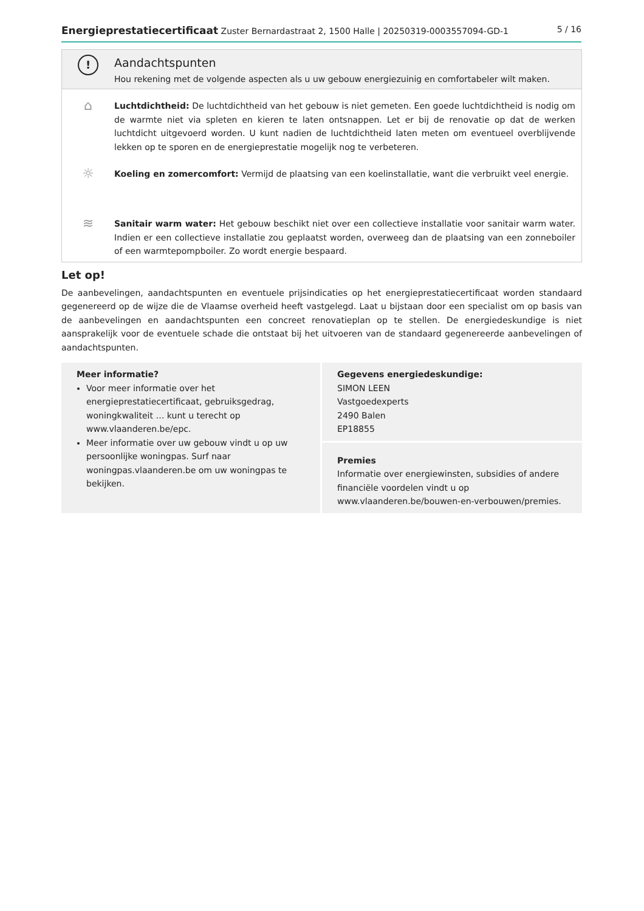Energieprestatiecertificaat Zuster Bernardastraat 2, 1500 Halle | 20250319-0003557094-GD-1 5 / 16
!
Aandachtspunten
Hou rekening met de volgende aspecten als u uw gebouw energiezuinig en comfortabeler wilt maken.
⌂
Luchtdichtheid: De luchtdichtheid van het gebouw is niet gemeten. Een goede luchtdichtheid is nodig om de warmte niet via spleten en kieren te laten ontsnappen. Let er bij de renovatie op dat de werken luchtdicht uitgevoerd worden. U kunt nadien de luchtdichtheid laten meten om eventueel overblijvende lekken op te sporen en de energieprestatie mogelijk nog te verbeteren.
☼
Koeling en zomercomfort: Vermijd de plaatsing van een koelinstallatie, want die verbruikt veel energie.
≋
Sanitair warm water: Het gebouw beschikt niet over een collectieve installatie voor sanitair warm water. Indien er een collectieve installatie zou geplaatst worden, overweeg dan de plaatsing van een zonneboiler of een warmtepompboiler. Zo wordt energie bespaard.
Let op!
De aanbevelingen, aandachtspunten en eventuele prijsindicaties op het energieprestatiecertificaat worden standaard gegenereerd op de wijze die de Vlaamse overheid heeft vastgelegd. Laat u bijstaan door een specialist om op basis van de aanbevelingen en aandachtspunten een concreet renovatieplan op te stellen. De energiedeskundige is niet aansprakelijk voor de eventuele schade die ontstaat bij het uitvoeren van de standaard gegenereerde aanbevelingen of aandachtspunten.
Meer informatie?
Voor meer informatie over het energieprestatiecertificaat, gebruiksgedrag, woningkwaliteit … kunt u terecht op www.vlaanderen.be/epc.
Meer informatie over uw gebouw vindt u op uw persoonlijke woningpas. Surf naar woningpas.vlaanderen.be om uw woningpas te bekijken.
Gegevens energiedeskundige:
SIMON LEEN
Vastgoedexperts
2490 Balen
EP18855
Premies
Informatie over energiewinsten, subsidies of andere financiële voordelen vindt u op www.vlaanderen.be/bouwen-en-verbouwen/premies.